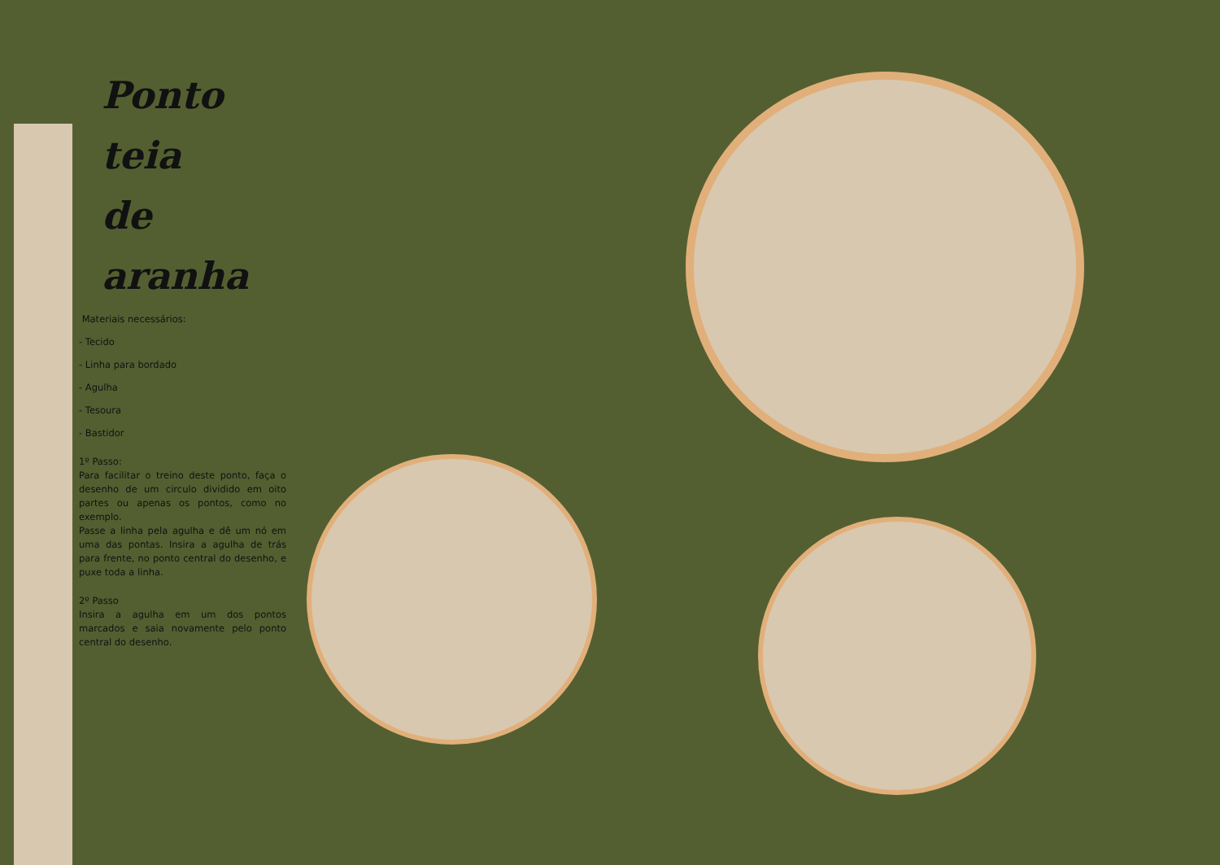Ponto teia
de aranha
Materiais necessários:
- Tecido
- Linha para bordado
- Agulha
- Tesoura
- Bastidor
1º Passo:
Para facilitar o treino deste ponto, faça o desenho de um circulo dividido em oito partes ou apenas os pontos, como no exemplo.
Passe a linha pela agulha e dê um nó em uma das pontas. Insira a agulha de trás para frente, no ponto central do desenho, e puxe toda a linha.
2º Passo
Insira a agulha em um dos pontos marcados e saia novamente pelo ponto central do desenho.